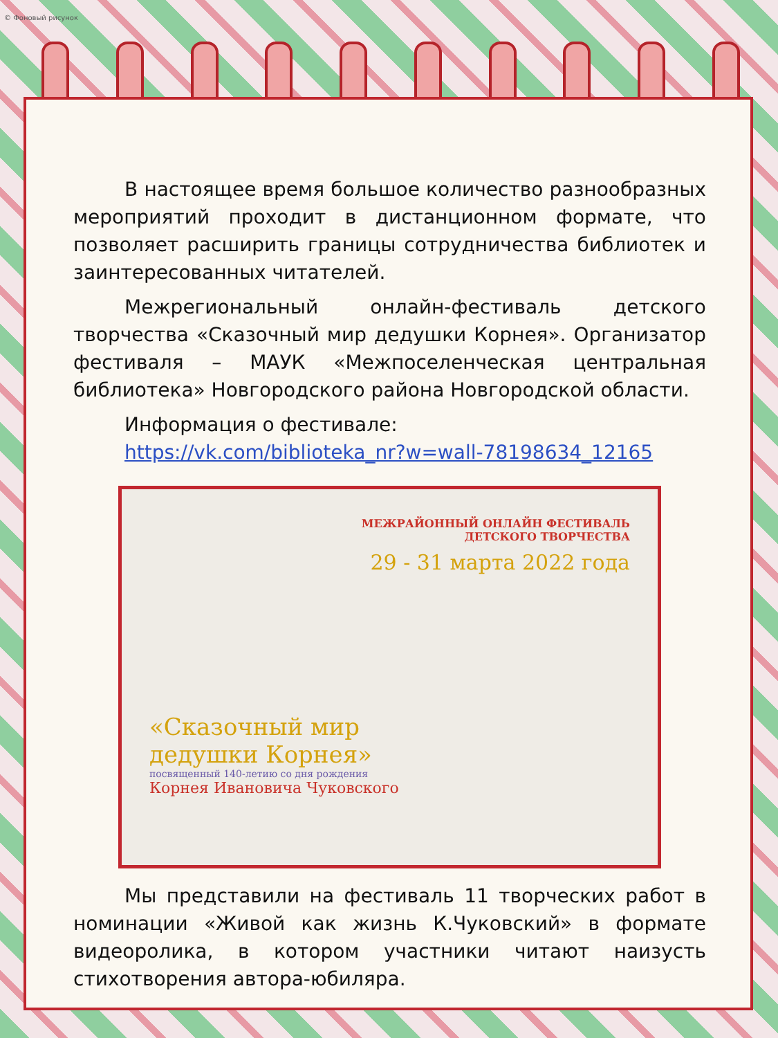© Фоновый рисунок
В настоящее время большое количество разнообразных мероприятий проходит в дистанционном формате, что позволяет расширить границы сотрудничества библиотек и заинтересованных читателей.
Межрегиональный онлайн-фестиваль детского творчества «Сказочный мир дедушки Корнея». Организатор фестиваля – МАУК «Межпоселенческая центральная библиотека» Новгородского района Новгородской области.
Информация о фестивале:
https://vk.com/biblioteka_nr?w=wall-78198634_12165
МЕЖРАЙОННЫЙ ОНЛАЙН ФЕСТИВАЛЬ
ДЕТСКОГО ТВОРЧЕСТВА
29 - 31 марта 2022 года
«Сказочный мир
дедушки Корнея»
посвященный 140-летию со дня рождения
Корнея Ивановича Чуковского
Мы представили на фестиваль 11 творческих работ в номинации «Живой как жизнь К.Чуковский» в формате видеоролика, в котором участники читают наизусть стихотворения автора-юбиляра.